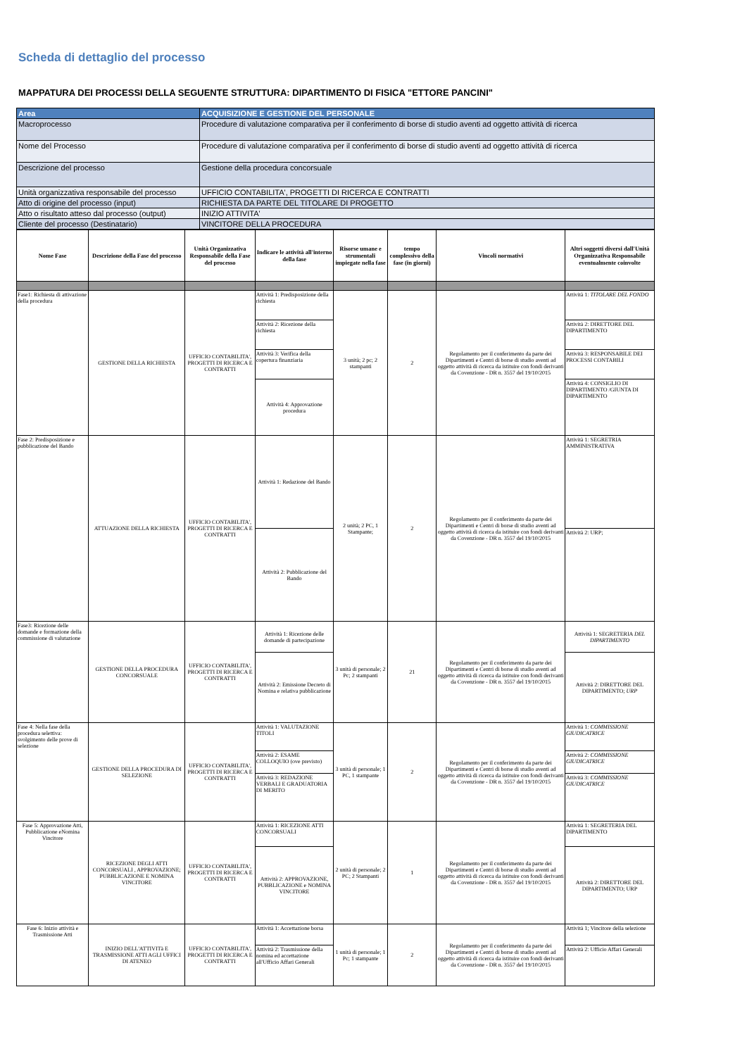Scheda di dettaglio del processo
MAPPATURA DEI PROCESSI DELLA SEGUENTE STRUTTURA: DIPARTIMENTO DI FISICA "ETTORE PANCINI"
| Area | ACQUISIZIONE E GESTIONE DEL PERSONALE |
| Macroprocesso | Procedure di valutazione comparativa per il conferimento di borse di studio aventi ad oggetto attività di ricerca |
| Nome del Processo | Procedure di valutazione comparativa per il conferimento di borse di studio aventi ad oggetto attività di ricerca |
| Descrizione del processo | Gestione della procedura concorsuale |
| Unità organizzativa responsabile del processo | UFFICIO CONTABILITA', PROGETTI DI RICERCA E CONTRATTI |
| Atto di origine del processo (input) | RICHIESTA DA PARTE DEL TITOLARE DI PROGETTO |
| Atto o risultato atteso dal processo (output) | INIZIO ATTIVITA' |
| Cliente del processo (Destinatario) | VINCITORE DELLA PROCEDURA |
| Nome Fase | Descrizione della Fase del processo | Unità Organizzativa Responsabile della Fase del processo | Indicare le attività all'interno della fase | Risorse umane e strumentali impiegate nella fase | tempo complessivo della fase (in giorni) | Vincoli normativi | Altri soggetti diversi dall'Unità Organizzativa Responsabile eventualmente coinvolte |
| --- | --- | --- | --- | --- | --- | --- | --- |
| Fase1: Richiesta di attivazione della procedura | GESTIONE DELLA RICHIESTA | UFFICIO CONTABILITA', PROGETTI DI RICERCA E CONTRATTI | Attività 1: Predisposizione della richiesta | 3 unità; 2 pc; 2 stampanti | 2 | Regolamento per il conferimento da parte dei Dipartimenti e Centri di borse di studio aventi ad oggetto attività di ricerca da istituire con fondi derivanti da Covenzione - DR n. 3557 del 19/10/2015 | Attività 1: TITOLARE DEL FONDO |
| | | | Attività 2: Ricezione della richiesta | | | | Attività 2: DIRETTORE DEL DIPARTIMENTO |
| | | | Attività 3: Verifica della copertura finanziaria | | | | Attività 3: RESPONSABILE DEI PROCESSI CONTABILI |
| | | | Attività 4: Approvazione procedura | | | | Attività 4: CONSIGLIO DI DIPARTIMENTO /GIUNTA DI DIPARTIMENTO |
| Fase 2: Predisposizione e pubblicazione del Bando | ATTUAZIONE DELLA RICHIESTA | UFFICIO CONTABILITA', PROGETTI DI RICERCA E CONTRATTI | Attività 1: Redazione del Bando | 2 unità; 2 PC, 1 Stampante; | 2 | Regolamento per il conferimento da parte dei Dipartimenti e Centri di borse di studio aventi ad oggetto attività di ricerca da istituire con fondi derivanti da Covenzione - DR n. 3557 del 19/10/2015 | Attività 1: SEGRETRIA AMMINISTRATIVA |
| | | | Attività 2: Pubblicazione del Bando | | | | Attività 2: URP; |
| Fase3: Ricezione delle domande e formazione della commissione di valutazione | GESTIONE DELLA PROCEDURA CONCORSUALE | UFFICIO CONTABILITA', PROGETTI DI RICERCA E CONTRATTI | Attività 1: Ricezione delle domande di partecipazione | 3 unità di personale; 2 Pc; 2 stampanti | 21 | Regolamento per il conferimento da parte dei Dipartimenti e Centri di borse di studio aventi ad oggetto attività di ricerca da istituire con fondi derivanti da Covenzione - DR n. 3557 del 19/10/2015 | Attività 1: SEGRETERIA DEL DIPARTIMENTO |
| | | | Attività 2: Emissione Decreto di Nomina e relativa pubblicazione | | | | Attività 2: DIRETTORE DEL DIPARTIMENTO; URP |
| Fase 4: Nella fase della procedura selettiva: svolgimento delle prove di selezione | GESTIONE DELLA PROCEDURA DI SELEZIONE | UFFICIO CONTABILITA', PROGETTI DI RICERCA E CONTRATTI | Attività 1: VALUTAZIONE TITOLI | 3 unità di personale; 1 PC, 1 stampante | 2 | Regolamento per il conferimento da parte dei Dipartimenti e Centri di borse di studio aventi ad oggetto attività di ricerca da istituire con fondi derivanti da Covenzione - DR n. 3557 del 19/10/2015 | Attività 1: COMMISSIONE GIUDICATRICE |
| | | | Attività 2: ESAME COLLOQUIO (ove previsto) | | | | Attività 2: COMMISSIONE GIUDICATRICE |
| | | | Attività 3: REDAZIONE VERBALI E GRADUATORIA DI MERITO | | | | Attività 3: COMMISSIONE GIUDICATRICE |
| Fase 5: Approvazione Atti, Pubblicazione eNomina Vincitore | RICEZIONE DEGLI ATTI CONCORSUALI , APPROVAZIONE; PUBBLICAZIONE E NOMINA VINCITORE | UFFICIO CONTABILITA', PROGETTI DI RICERCA E CONTRATTI | Attività 1: RICEZIONE ATTI CONCORSUALI | 2 unità di personale; 2 PC; 2 Stampanti | 1 | Regolamento per il conferimento da parte dei Dipartimenti e Centri di borse di studio aventi ad oggetto attività di ricerca da istituire con fondi derivanti da Covenzione - DR n. 3557 del 19/10/2015 | Attività 1: SEGRETERIA DEL DIPARTIMENTO |
| | | | Attività 2: APPROVAZIONE, PUBBLICAZIONE e NOMINA VINCITORE | | | | Attività 2: DIRETTORE DEL DIPARTIMENTO; URP |
| Fase 6: Inizio attività e Trasmissione Atti | INIZIO DELL'ATTIVITà E TRASMISSIONE ATTI AGLI UFFICI DI ATENEO | UFFICIO CONTABILITA', PROGETTI DI RICERCA E CONTRATTI | Attività 1: Accettazione borsa | 1 unità di personale; 1 Pc; 1 stampante | 2 | Regolamento per il conferimento da parte dei Dipartimenti e Centri di borse di studio aventi ad oggetto attività di ricerca da istituire con fondi derivanti da Covenzione - DR n. 3557 del 19/10/2015 | Attività 1; Vincitore della selezione |
| | | | Attività 2: Trasmissione della nomina ed accettazione all'Ufficio Affari Generali | | | | Attività 2: Ufficio Affari Generali |